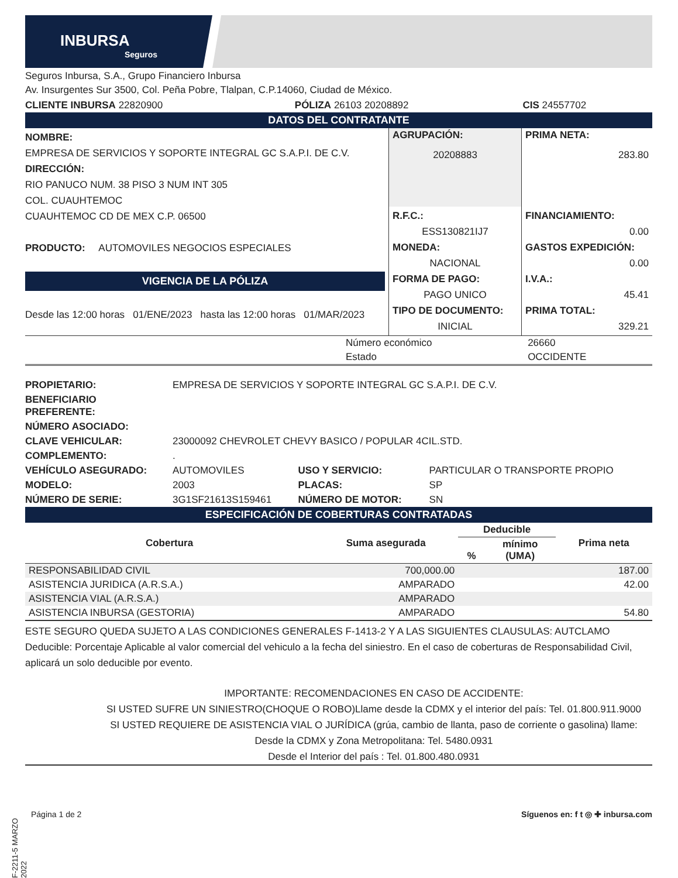INBURSA
Seguros
Seguros Inbursa, S.A., Grupo Financiero Inbursa
Av. Insurgentes Sur 3500, Col. Peña Pobre, Tlalpan, C.P.14060, Ciudad de México.
| CLIENTE INBURSA 22820900 | PÓLIZA 26103 20208892 | CIS 24557702 |
DATOS DEL CONTRATANTE
| NOMBRE: EMPRESA DE SERVICIOS Y SOPORTE INTEGRAL GC S.A.P.I. DE C.V. DIRECCIÓN: RIO PANUCO NUM. 38 PISO 3 NUM INT 305 COL. CUAUHTEMOC CUAUHTEMOC CD DE MEX C.P. 06500 PRODUCTO: AUTOMOVILES NEGOCIOS ESPECIALES VIGENCIA DE LA PÓLIZA Desde las 12:00 horas 01/ENE/2023 hasta las 12:00 horas 01/MAR/2023 | AGRUPACIÓN: 20208883 | PRIMA NETA: 283.80 |
| | R.F.C.: ESS130821IJ7 MONEDA: NACIONAL FORMA DE PAGO: PAGO UNICO TIPO DE DOCUMENTO: INICIAL | FINANCIAMIENTO: 0.00 GASTOS EXPEDICIÓN: 0.00 I.V.A.: 45.41 PRIMA TOTAL: 329.21 |
| | Número económico | 26660 |
| | Estado | OCCIDENTE |
| PROPIETARIO: | EMPRESA DE SERVICIOS Y SOPORTE INTEGRAL GC S.A.P.I. DE C.V. | | |
| BENEFICIARIO PREFERENTE: | | | |
| NÚMERO ASOCIADO: | | | |
| CLAVE VEHICULAR: | 23000092 CHEVROLET CHEVY BASICO / POPULAR 4CIL.STD. | | |
| COMPLEMENTO: | . | | |
| VEHÍCULO ASEGURADO: | AUTOMOVILES | USO Y SERVICIO: | PARTICULAR O TRANSPORTE PROPIO |
| MODELO: | 2003 | PLACAS: | SP |
| NÚMERO DE SERIE: | 3G1SF21613S159461 | NÚMERO DE MOTOR: | SN |
ESPECIFICACIÓN DE COBERTURAS CONTRATADAS
| Cobertura | Suma asegurada | Deducible | | Prima neta |
| --- | --- | --- | --- | --- |
| | | % | mínimo (UMA) | |
| RESPONSABILIDAD CIVIL | 700,000.00 | | | 187.00 |
| ASISTENCIA JURIDICA (A.R.S.A.) | AMPARADO | | | 42.00 |
| ASISTENCIA VIAL (A.R.S.A.) | AMPARADO | | | |
| ASISTENCIA INBURSA (GESTORIA) | AMPARADO | | | 54.80 |
ESTE SEGURO QUEDA SUJETO A LAS CONDICIONES GENERALES F-1413-2 Y A LAS SIGUIENTES CLAUSULAS: AUTCLAMO
Deducible: Porcentaje Aplicable al valor comercial del vehiculo a la fecha del siniestro. En el caso de coberturas de Responsabilidad Civil, aplicará un solo deducible por evento.
IMPORTANTE: RECOMENDACIONES EN CASO DE ACCIDENTE:
SI USTED SUFRE UN SINIESTRO(CHOQUE O ROBO)Llame desde la CDMX y el interior del país: Tel. 01.800.911.9000
SI USTED REQUIERE DE ASISTENCIA VIAL O JURÍDICA (grúa, cambio de llanta, paso de corriente o gasolina) llame:
Desde la CDMX y Zona Metropolitana: Tel. 5480.0931
Desde el Interior del país : Tel. 01.800.480.0931
Página 1 de 2 Síguenos en: f t ◎ ✚ inbursa.com
F-2211-5 MARZO 2022